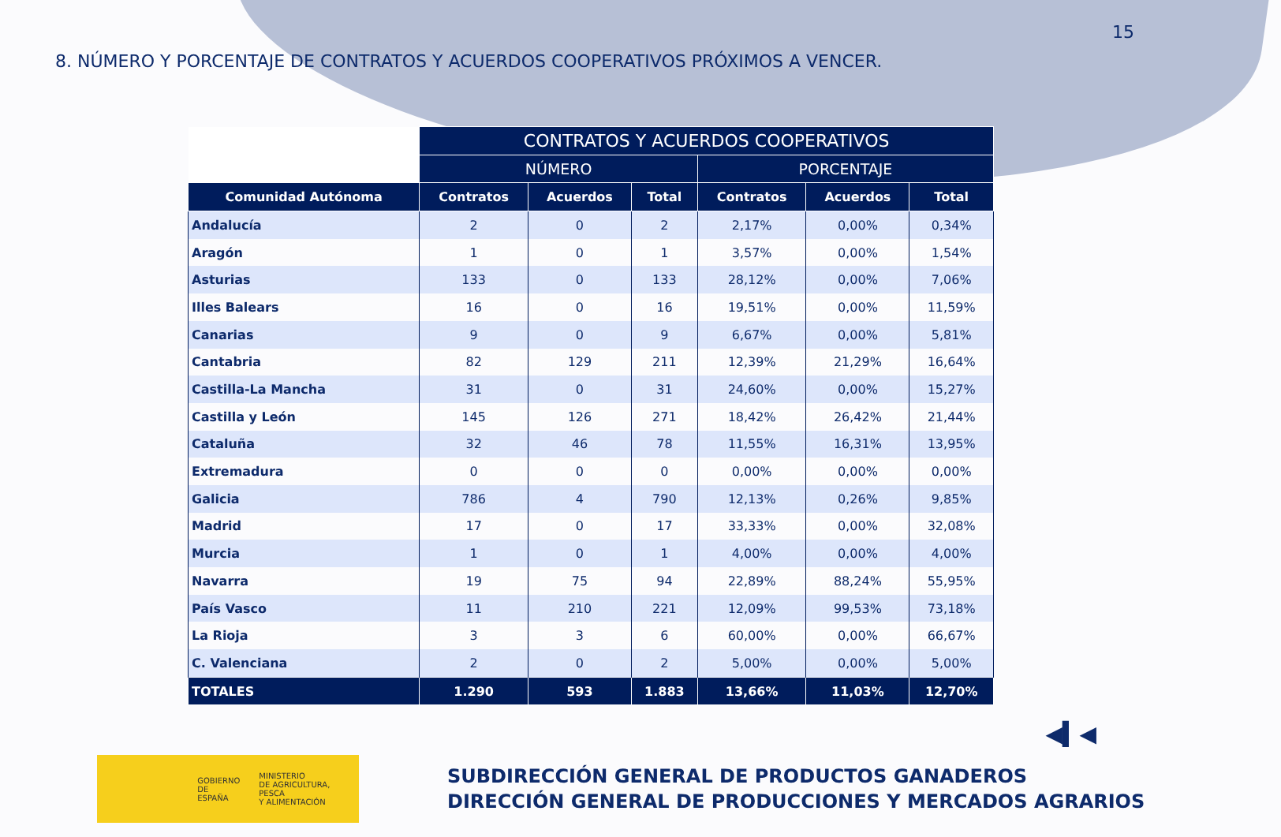15
8. NÚMERO Y PORCENTAJE DE CONTRATOS Y ACUERDOS COOPERATIVOS PRÓXIMOS A VENCER.
| | CONTRATOS Y ACUERDOS COOPERATIVOS | | | | | |
| | NÚMERO | | | PORCENTAJE | | |
| Comunidad Autónoma | Contratos | Acuerdos | Total | Contratos | Acuerdos | Total |
| Andalucía | 2 | 0 | 2 | 2,17% | 0,00% | 0,34% |
| Aragón | 1 | 0 | 1 | 3,57% | 0,00% | 1,54% |
| Asturias | 133 | 0 | 133 | 28,12% | 0,00% | 7,06% |
| Illes Balears | 16 | 0 | 16 | 19,51% | 0,00% | 11,59% |
| Canarias | 9 | 0 | 9 | 6,67% | 0,00% | 5,81% |
| Cantabria | 82 | 129 | 211 | 12,39% | 21,29% | 16,64% |
| Castilla-La Mancha | 31 | 0 | 31 | 24,60% | 0,00% | 15,27% |
| Castilla y León | 145 | 126 | 271 | 18,42% | 26,42% | 21,44% |
| Cataluña | 32 | 46 | 78 | 11,55% | 16,31% | 13,95% |
| Extremadura | 0 | 0 | 0 | 0,00% | 0,00% | 0,00% |
| Galicia | 786 | 4 | 790 | 12,13% | 0,26% | 9,85% |
| Madrid | 17 | 0 | 17 | 33,33% | 0,00% | 32,08% |
| Murcia | 1 | 0 | 1 | 4,00% | 0,00% | 4,00% |
| Navarra | 19 | 75 | 94 | 22,89% | 88,24% | 55,95% |
| País Vasco | 11 | 210 | 221 | 12,09% | 99,53% | 73,18% |
| La Rioja | 3 | 3 | 6 | 60,00% | 0,00% | 66,67% |
| C. Valenciana | 2 | 0 | 2 | 5,00% | 0,00% | 5,00% |
| TOTALES | 1.290 | 593 | 1.883 | 13,66% | 11,03% | 12,70% |
◀▍◀
GOBIERNO
DE ESPAÑA
MINISTERIO
DE AGRICULTURA, PESCA
Y ALIMENTACIÓN
SUBDIRECCIÓN GENERAL DE PRODUCTOS GANADEROS
DIRECCIÓN GENERAL DE PRODUCCIONES Y MERCADOS AGRARIOS